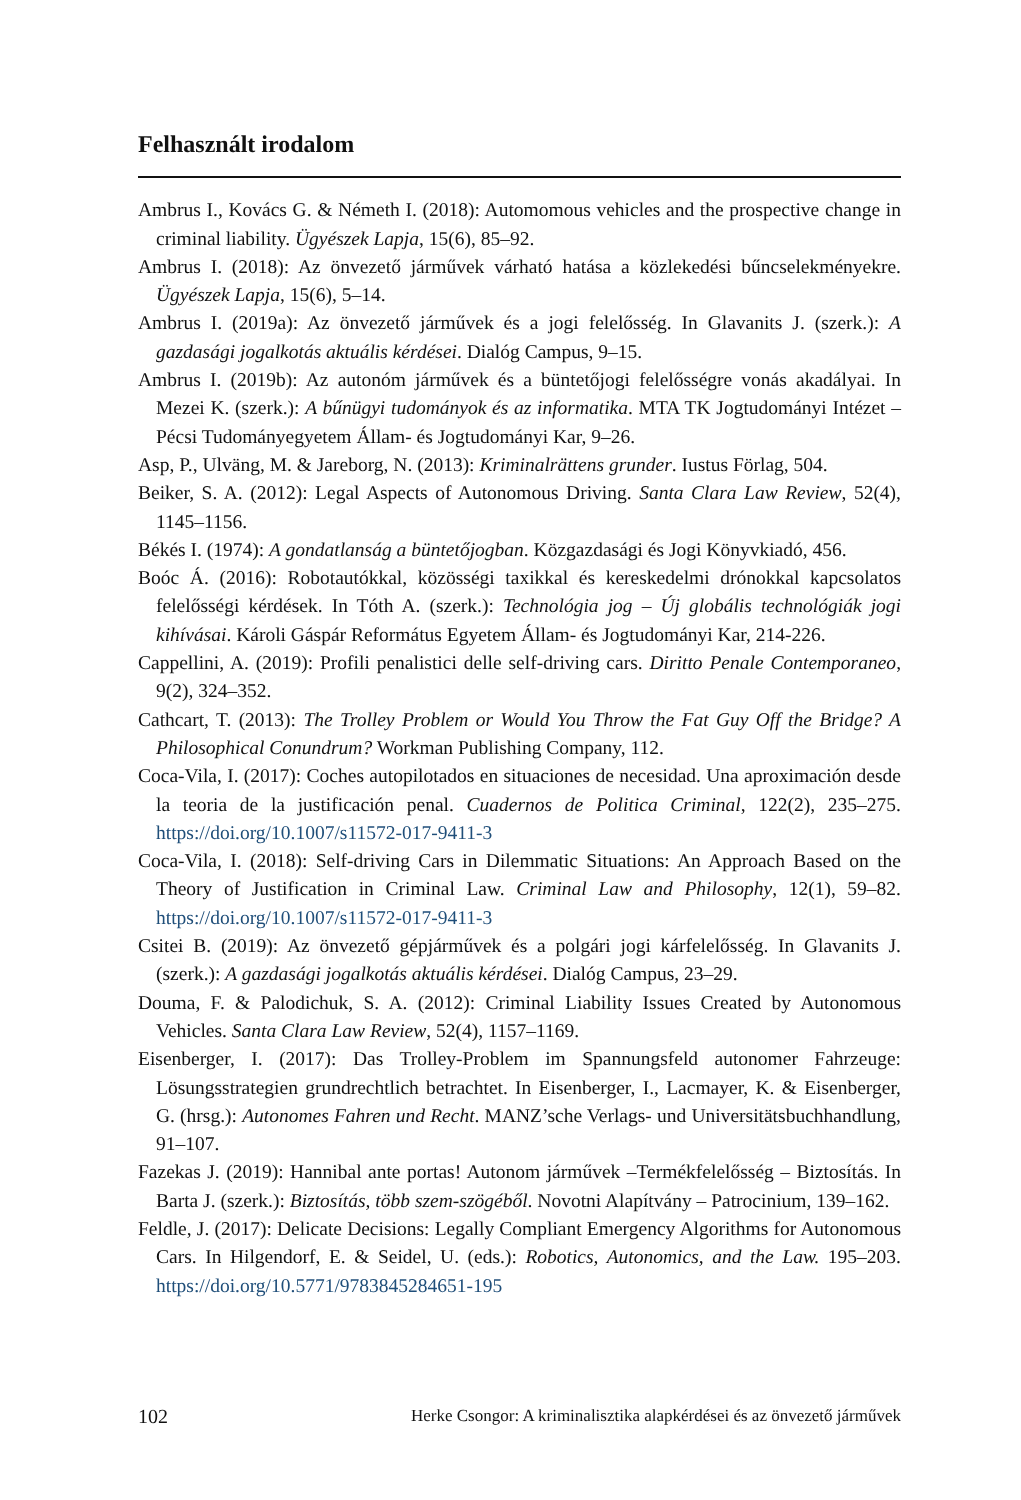Felhasznált irodalom
Ambrus I., Kovács G. & Németh I. (2018): Automomous vehicles and the prospective change in criminal liability. Ügyészek Lapja, 15(6), 85–92.
Ambrus I. (2018): Az önvezető járművek várható hatása a közlekedési bűncselekményekre. Ügyészek Lapja, 15(6), 5–14.
Ambrus I. (2019a): Az önvezető járművek és a jogi felelősség. In Glavanits J. (szerk.): A gazdasági jogalkotás aktuális kérdései. Dialóg Campus, 9–15.
Ambrus I. (2019b): Az autonóm járművek és a büntetőjogi felelősségre vonás akadályai. In Mezei K. (szerk.): A bűnügyi tudományok és az informatika. MTA TK Jogtudományi Intézet – Pécsi Tudományegyetem Állam- és Jogtudományi Kar, 9–26.
Asp, P., Ulväng, M. & Jareborg, N. (2013): Kriminalrättens grunder. Iustus Förlag, 504.
Beiker, S. A. (2012): Legal Aspects of Autonomous Driving. Santa Clara Law Review, 52(4), 1145–1156.
Békés I. (1974): A gondatlanság a büntetőjogban. Közgazdasági és Jogi Könyvkiadó, 456.
Boóc Á. (2016): Robotautókkal, közösségi taxikkal és kereskedelmi drónokkal kapcsolatos felelősségi kérdések. In Tóth A. (szerk.): Technológia jog – Új globális technológiák jogi kihívásai. Károli Gáspár Református Egyetem Állam- és Jogtudományi Kar, 214-226.
Cappellini, A. (2019): Profili penalistici delle self-driving cars. Diritto Penale Contemporaneo, 9(2), 324–352.
Cathcart, T. (2013): The Trolley Problem or Would You Throw the Fat Guy Off the Bridge? A Philosophical Conundrum? Workman Publishing Company, 112.
Coca-Vila, I. (2017): Coches autopilotados en situaciones de necesidad. Una aproximación desde la teoria de la justificación penal. Cuadernos de Politica Criminal, 122(2), 235–275. https://doi.org/10.1007/s11572-017-9411-3
Coca-Vila, I. (2018): Self-driving Cars in Dilemmatic Situations: An Approach Based on the Theory of Justification in Criminal Law. Criminal Law and Philosophy, 12(1), 59–82. https://doi.org/10.1007/s11572-017-9411-3
Csitei B. (2019): Az önvezető gépjárművek és a polgári jogi kárfelelősség. In Glavanits J. (szerk.): A gazdasági jogalkotás aktuális kérdései. Dialóg Campus, 23–29.
Douma, F. & Palodichuk, S. A. (2012): Criminal Liability Issues Created by Autonomous Vehicles. Santa Clara Law Review, 52(4), 1157–1169.
Eisenberger, I. (2017): Das Trolley-Problem im Spannungsfeld autonomer Fahrzeuge: Lösungsstrategien grundrechtlich betrachtet. In Eisenberger, I., Lacmayer, K. & Eisenberger, G. (hrsg.): Autonomes Fahren und Recht. MANZ’sche Verlags- und Universitätsbuchhandlung, 91–107.
Fazekas J. (2019): Hannibal ante portas! Autonom járművek –Termékfelelősség – Biztosítás. In Barta J. (szerk.): Biztosítás, több szem-szögéből. Novotni Alapítvány – Patrocinium, 139–162.
Feldle, J. (2017): Delicate Decisions: Legally Compliant Emergency Algorithms for Autonomous Cars. In Hilgendorf, E. & Seidel, U. (eds.): Robotics, Autonomics, and the Law. 195–203. https://doi.org/10.5771/9783845284651-195
102 Herke Csongor: A kriminalisztika alapkérdései és az önvezető járművek